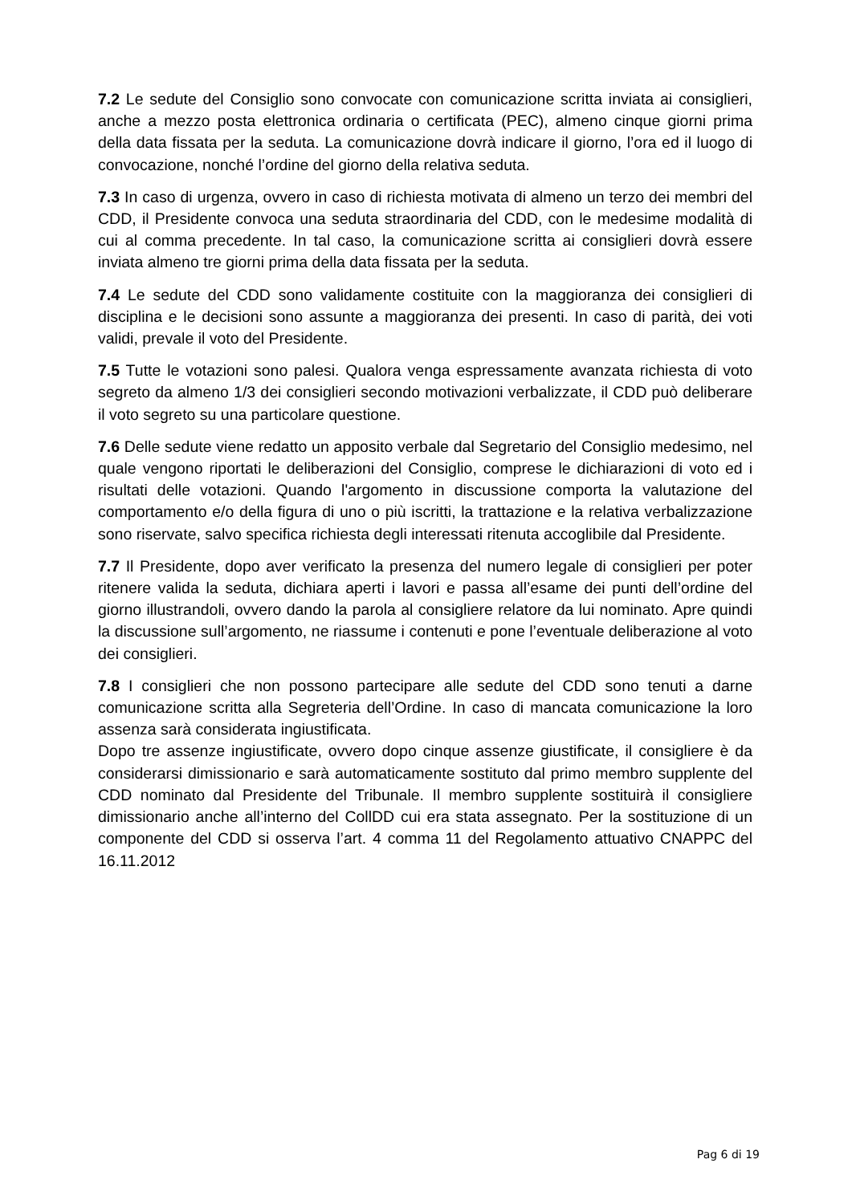7.2 Le sedute del Consiglio sono convocate con comunicazione scritta inviata ai consiglieri, anche a mezzo posta elettronica ordinaria o certificata (PEC), almeno cinque giorni prima della data fissata per la seduta. La comunicazione dovrà indicare il giorno, l’ora ed il luogo di convocazione, nonché l’ordine del giorno della relativa seduta.
7.3 In caso di urgenza, ovvero in caso di richiesta motivata di almeno un terzo dei membri del CDD, il Presidente convoca una seduta straordinaria del CDD, con le medesime modalità di cui al comma precedente. In tal caso, la comunicazione scritta ai consiglieri dovrà essere inviata almeno tre giorni prima della data fissata per la seduta.
7.4 Le sedute del CDD sono validamente costituite con la maggioranza dei consiglieri di disciplina e le decisioni sono assunte a maggioranza dei presenti. In caso di parità, dei voti validi, prevale il voto del Presidente.
7.5 Tutte le votazioni sono palesi. Qualora venga espressamente avanzata richiesta di voto segreto da almeno 1/3 dei consiglieri secondo motivazioni verbalizzate, il CDD può deliberare il voto segreto su una particolare questione.
7.6 Delle sedute viene redatto un apposito verbale dal Segretario del Consiglio medesimo, nel quale vengono riportati le deliberazioni del Consiglio, comprese le dichiarazioni di voto ed i risultati delle votazioni. Quando l'argomento in discussione comporta la valutazione del comportamento e/o della figura di uno o più iscritti, la trattazione e la relativa verbalizzazione sono riservate, salvo specifica richiesta degli interessati ritenuta accoglibile dal Presidente.
7.7 Il Presidente, dopo aver verificato la presenza del numero legale di consiglieri per poter ritenere valida la seduta, dichiara aperti i lavori e passa all’esame dei punti dell’ordine del giorno illustrandoli, ovvero dando la parola al consigliere relatore da lui nominato. Apre quindi la discussione sull’argomento, ne riassume i contenuti e pone l’eventuale deliberazione al voto dei consiglieri.
7.8 I consiglieri che non possono partecipare alle sedute del CDD sono tenuti a darne comunicazione scritta alla Segreteria dell’Ordine. In caso di mancata comunicazione la loro assenza sarà considerata ingiustificata.
Dopo tre assenze ingiustificate, ovvero dopo cinque assenze giustificate, il consigliere è da considerarsi dimissionario e sarà automaticamente sostituto dal primo membro supplente del CDD nominato dal Presidente del Tribunale. Il membro supplente sostituirà il consigliere dimissionario anche all’interno del CollDD cui era stata assegnato. Per la sostituzione di un componente del CDD si osserva l’art. 4 comma 11 del Regolamento attuativo CNAPPC del 16.11.2012
Pag 6 di 19